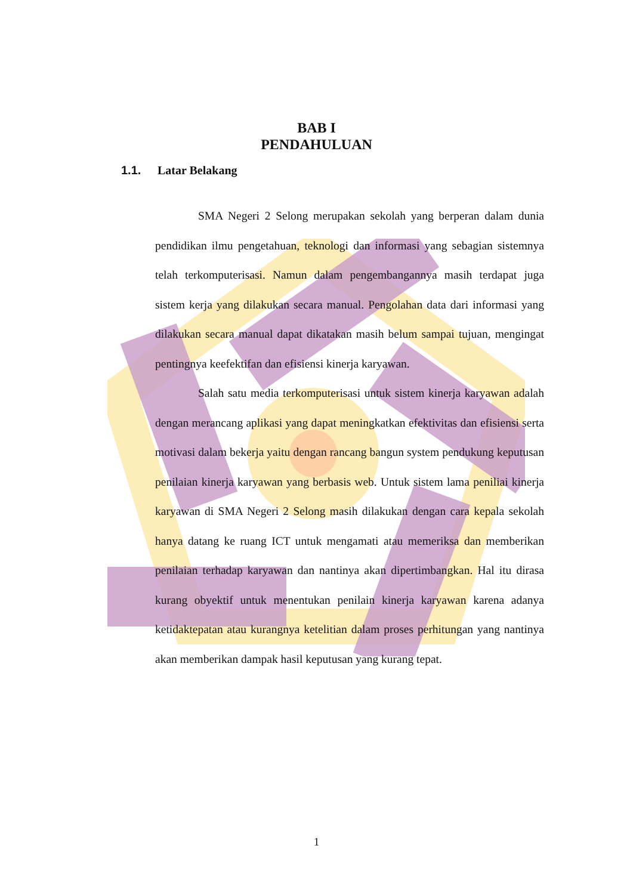BAB I
PENDAHULUAN
1.1. Latar Belakang
SMA Negeri 2 Selong merupakan sekolah yang berperan dalam dunia pendidikan ilmu pengetahuan, teknologi dan informasi yang sebagian sistemnya telah terkomputerisasi. Namun dalam pengembangannya masih terdapat juga sistem kerja yang dilakukan secara manual. Pengolahan data dari informasi yang dilakukan secara manual dapat dikatakan masih belum sampai tujuan, mengingat pentingnya keefektifan dan efisiensi kinerja karyawan.
Salah satu media terkomputerisasi untuk sistem kinerja karyawan adalah dengan merancang aplikasi yang dapat meningkatkan efektivitas dan efisiensi serta motivasi dalam bekerja yaitu dengan rancang bangun system pendukung keputusan penilaian kinerja karyawan yang berbasis web. Untuk sistem lama peniliai kinerja karyawan di SMA Negeri 2 Selong masih dilakukan dengan cara kepala sekolah hanya datang ke ruang ICT untuk mengamati atau memeriksa dan memberikan penilaian terhadap karyawan dan nantinya akan dipertimbangkan. Hal itu dirasa kurang obyektif untuk menentukan penilain kinerja karyawan karena adanya ketidaktepatan atau kurangnya ketelitian dalam proses perhitungan yang nantinya akan memberikan dampak hasil keputusan yang kurang tepat.
1